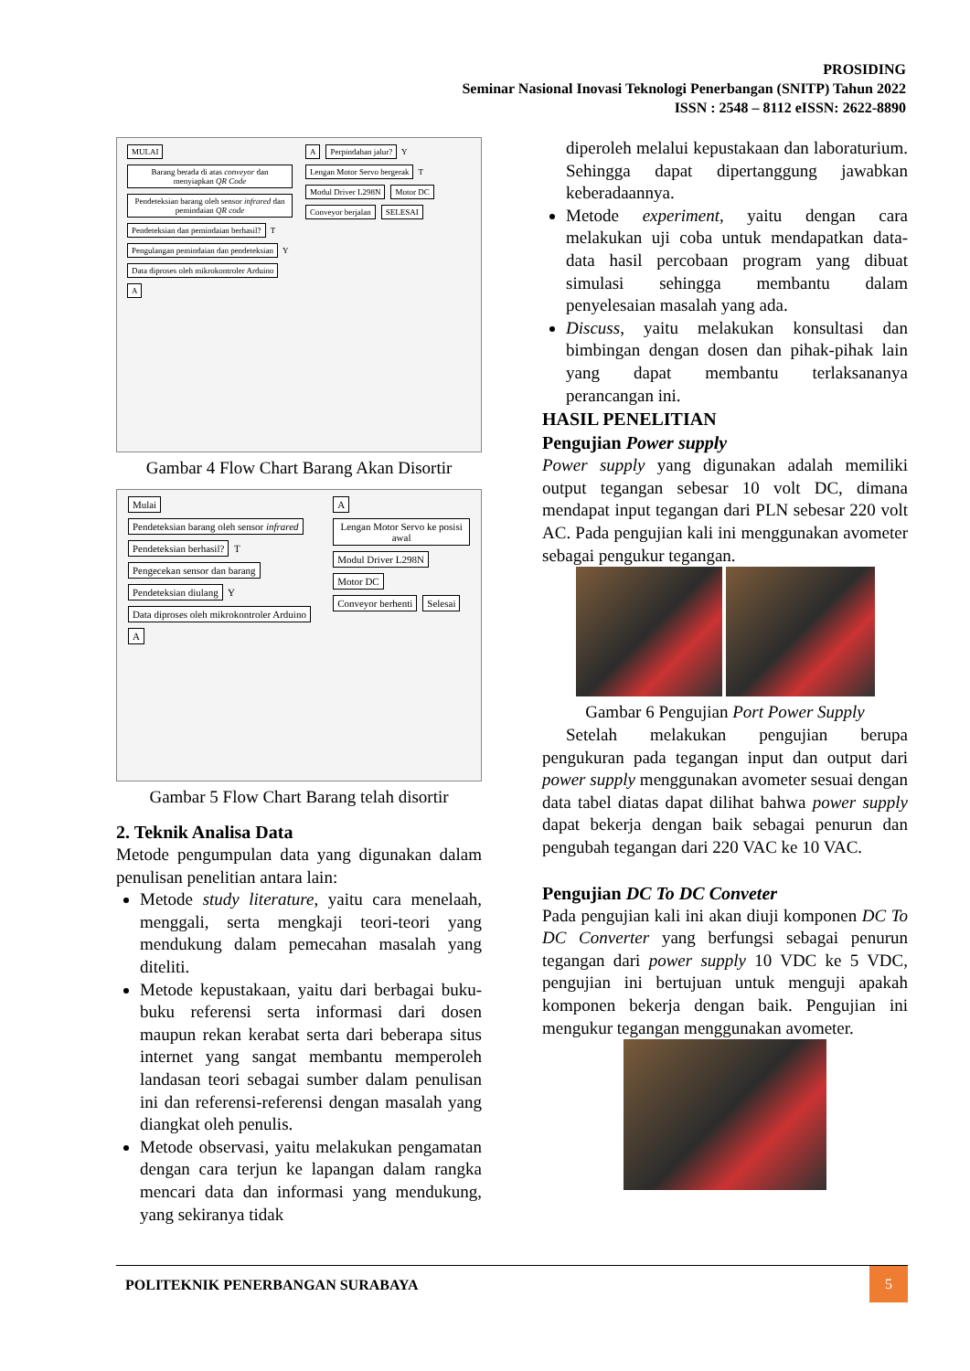PROSIDING
Seminar Nasional Inovasi Teknologi Penerbangan (SNITP) Tahun 2022
ISSN : 2548 – 8112 eISSN: 2622-8890
MULAI Barang berada di atas conveyor dan menyiapkan QR Code Pendeteksian barang oleh sensor infrared dan pemindaian QR code Pendeteksian dan pemindaian berhasil? T Pengulangan pemindaian dan pendeteksian Y Data diproses oleh mikrokontroler Arduino A
A Perpindahan jalur? Y Lengan Motor Servo bergerak T Modul Driver L298N Motor DC Conveyor berjalan SELESAI
Gambar 4 Flow Chart Barang Akan Disortir
Mulai Pendeteksian barang oleh sensor infrared Pendeteksian berhasil? T Pengecekan sensor dan barang Pendeteksian diulang Y Data diproses oleh mikrokontroler Arduino A
A Lengan Motor Servo ke posisi awal Modul Driver L298N Motor DC Conveyor berhenti Selesai
Gambar 5 Flow Chart Barang telah disortir
2. Teknik Analisa Data
Metode pengumpulan data yang digunakan dalam penulisan penelitian antara lain:
Metode study literature, yaitu cara menelaah, menggali, serta mengkaji teori-teori yang mendukung dalam pemecahan masalah yang diteliti.
Metode kepustakaan, yaitu dari berbagai buku-buku referensi serta informasi dari dosen maupun rekan kerabat serta dari beberapa situs internet yang sangat membantu memperoleh landasan teori sebagai sumber dalam penulisan ini dan referensi-referensi dengan masalah yang diangkat oleh penulis.
Metode observasi, yaitu melakukan pengamatan dengan cara terjun ke lapangan dalam rangka mencari data dan informasi yang mendukung, yang sekiranya tidak
diperoleh melalui kepustakaan dan laboraturium. Sehingga dapat dipertanggung jawabkan keberadaannya.
Metode experiment, yaitu dengan cara melakukan uji coba untuk mendapatkan data-data hasil percobaan program yang dibuat simulasi sehingga membantu dalam penyelesaian masalah yang ada.
Discuss, yaitu melakukan konsultasi dan bimbingan dengan dosen dan pihak-pihak lain yang dapat membantu terlaksananya perancangan ini.
HASIL PENELITIAN
Pengujian Power supply
Power supply yang digunakan adalah memiliki output tegangan sebesar 10 volt DC, dimana mendapat input tegangan dari PLN sebesar 220 volt AC. Pada pengujian kali ini menggunakan avometer sebagai pengukur tegangan.
Gambar 6 Pengujian Port Power Supply
Setelah melakukan pengujian berupa pengukuran pada tegangan input dan output dari power supply menggunakan avometer sesuai dengan data tabel diatas dapat dilihat bahwa power supply dapat bekerja dengan baik sebagai penurun dan pengubah tegangan dari 220 VAC ke 10 VAC.
Pengujian DC To DC Conveter
Pada pengujian kali ini akan diuji komponen DC To DC Converter yang berfungsi sebagai penurun tegangan dari power supply 10 VDC ke 5 VDC, pengujian ini bertujuan untuk menguji apakah komponen bekerja dengan baik. Pengujian ini mengukur tegangan menggunakan avometer.
POLITEKNIK PENERBANGAN SURABAYA 5